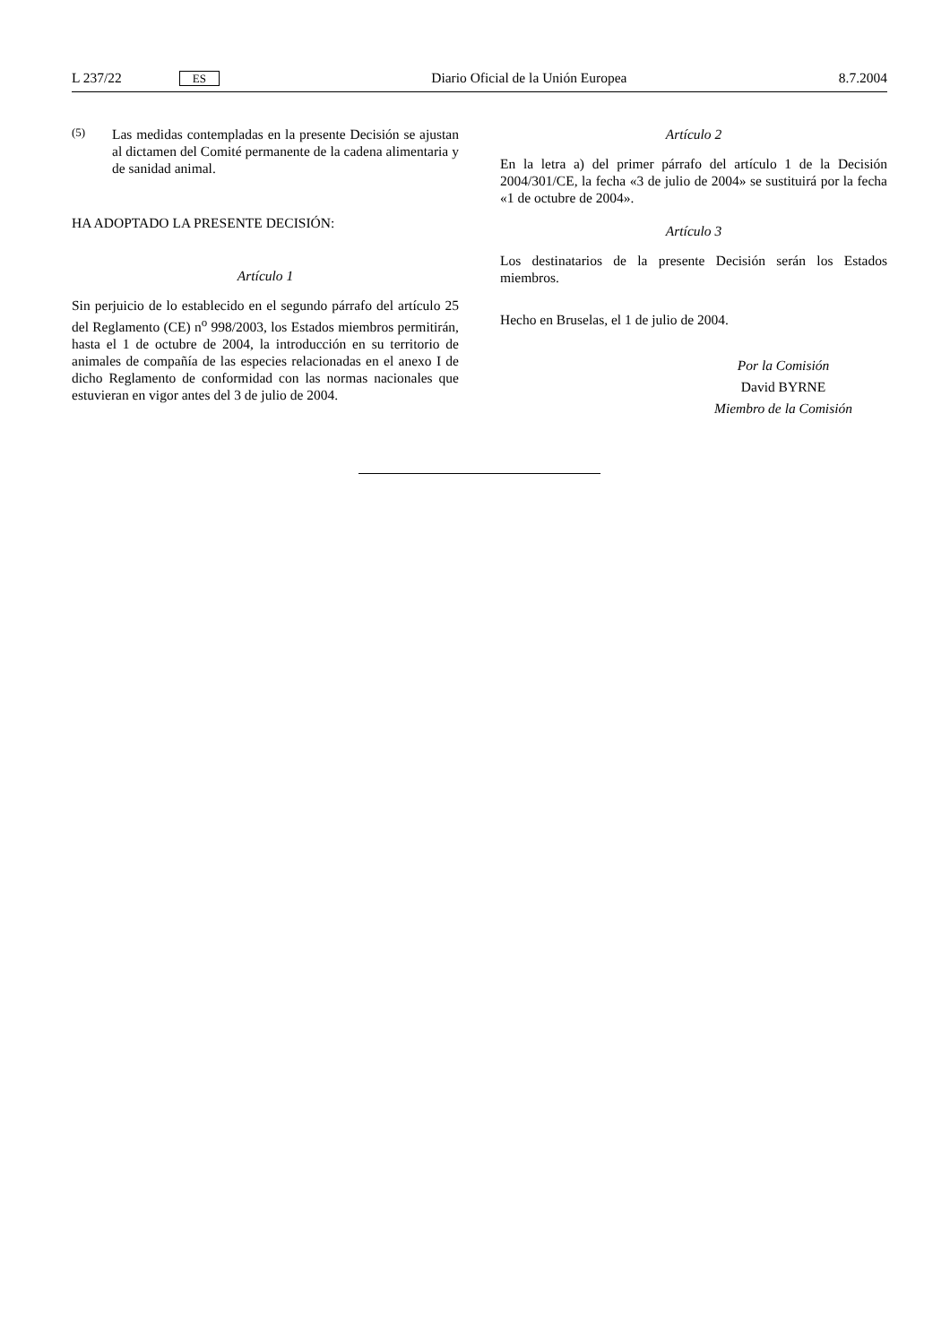L 237/22 ES
Diario Oficial de la Unión Europea
8.7.2004
(5)
Las medidas contempladas en la presente Decisión se ajustan al dictamen del Comité permanente de la cadena alimentaria y de sanidad animal.
HA ADOPTADO LA PRESENTE DECISIÓN:
Artículo 1
Sin perjuicio de lo establecido en el segundo párrafo del artículo 25 del Reglamento (CE) n<sup>o</sup> 998/2003, los Estados miembros permitirán, hasta el 1 de octubre de 2004, la introducción en su territorio de animales de compañía de las especies relacionadas en el anexo I de dicho Reglamento de conformidad con las normas nacionales que estuvieran en vigor antes del 3 de julio de 2004.
Artículo 2
En la letra a) del primer párrafo del artículo 1 de la Decisión 2004/301/CE, la fecha «3 de julio de 2004» se sustituirá por la fecha «1 de octubre de 2004».
Artículo 3
Los destinatarios de la presente Decisión serán los Estados miembros.
Hecho en Bruselas, el 1 de julio de 2004.
Por la Comisión
David BYRNE
Miembro de la Comisión